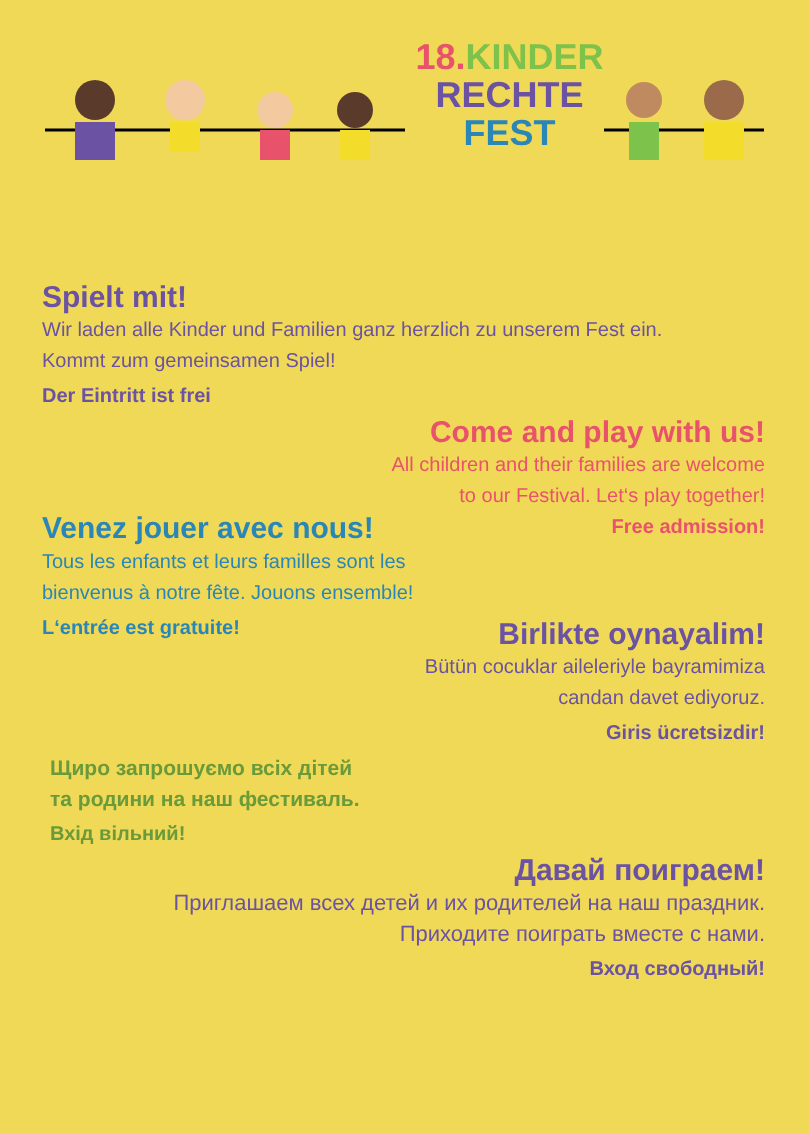18. KINDER
RECHTE
FEST
Spielt mit!
Wir laden alle Kinder und Familien ganz herzlich zu unserem Fest ein.
Kommt zum gemeinsamen Spiel!
Der Eintritt ist frei
Come and play with us!
All children and their families are welcome
to our Festival. Let‘s play together!
Venez jouer avec nous!
Free admission!
Tous les enfants et leurs familles sont les
bienvenus à notre fête. Jouons ensemble!
L‘entrée est gratuite!
Birlikte oynayalim!
Bütün cocuklar aileleriyle bayramimiza
candan davet ediyoruz.
Giris ücretsizdir!
Щиро запрошуємо всіх дітей
та родини на наш фестиваль.
Вхід вільний!
Давай поиграем!
Приглашаем всех детей и их родителей на наш праздник.
Приходите поиграть вместе с нами.
Вход свободный!